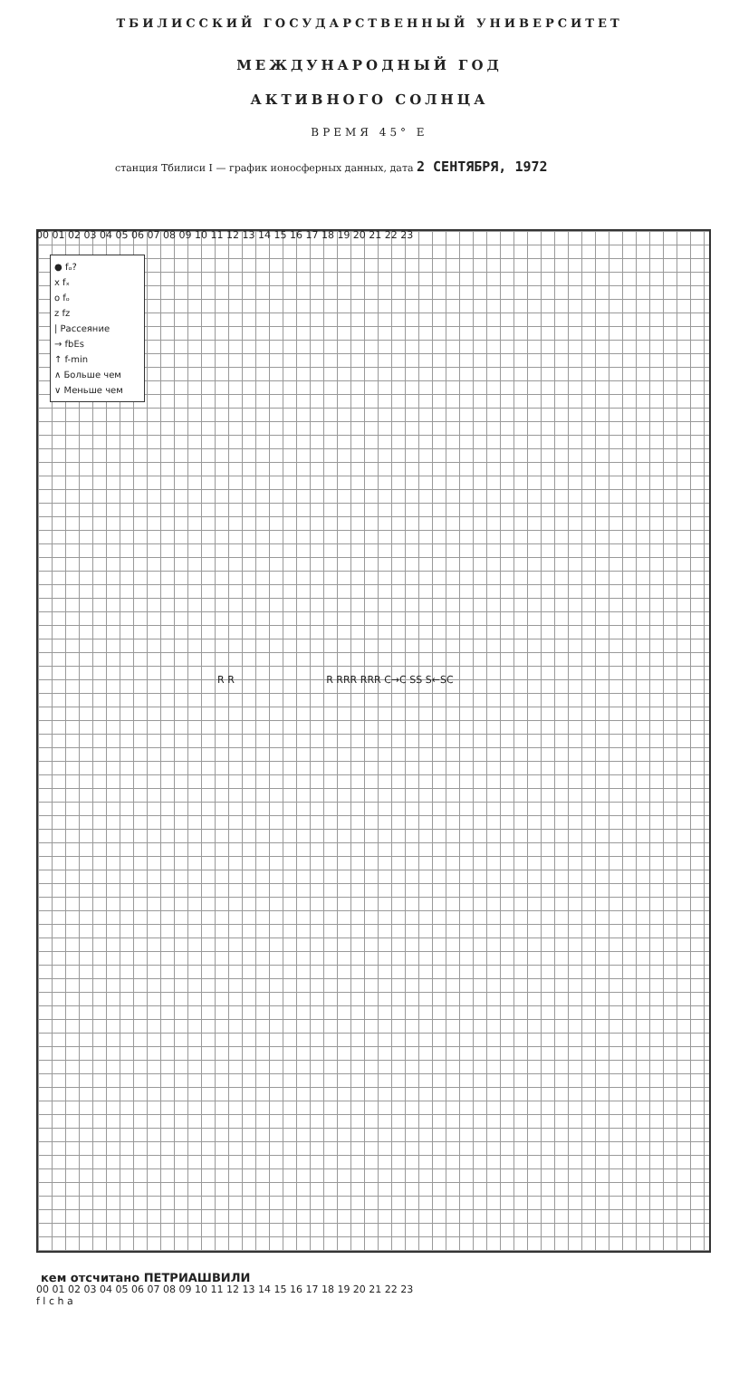ТБИЛИССКИЙ ГОСУДАРСТВЕННЫЙ УНИВЕРСИТЕТ
МЕЖДУНАРОДНЫЙ ГОД
АКТИВНОГО СОЛНЦА
ВРЕМЯ 45° E
станция Тбилиси I — график ионосферных данных, дата 2 СЕНТЯБРЯ, 1972
00 01 02 03 04 05 06 07 08 09 10 11 12 13 14 15 16 17 18 19 20 21 22 23
● fₒ?
x fₓ
o fₒ
z fz
| Рассеяние
→ fbEs
↑ f-min
∧ Больше чем
∨ Меньше чем
R R R RRR RRR C→C SS S←SC
00 01 02 03 04 05 06 07 08 09 10 11 12 13 14 15 16 17 18 19 20 21 22 23
f l c h a
кем отсчитано ПЕТРИАШВИЛИ